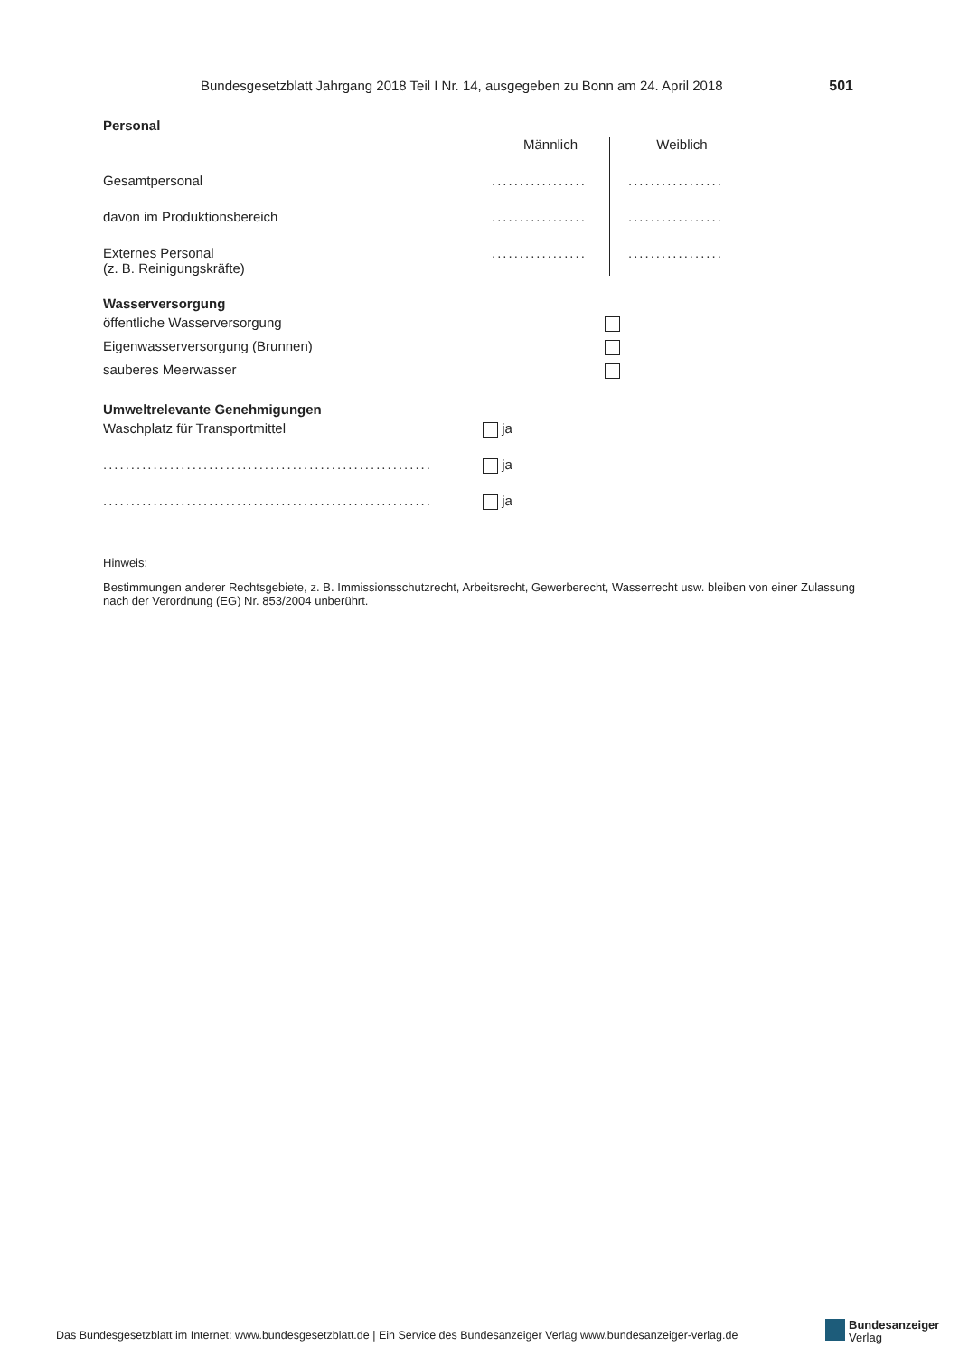Bundesgesetzblatt Jahrgang 2018 Teil I Nr. 14, ausgegeben zu Bonn am 24. April 2018 501
Personal
| | Männlich | Weiblich |
| Gesamtpersonal | ................. | ................. |
| davon im Produktionsbereich | ................. | ................. |
| Externes Personal (z. B. Reinigungskräfte) | ................. | ................. |
Wasserversorgung
| öffentliche Wasserversorgung | |
| Eigenwasserversorgung (Brunnen) | |
| sauberes Meerwasser | |
Umweltrelevante Genehmigungen
| Waschplatz für Transportmittel | ja |
| ........................................................... | ja |
| ........................................................... | ja |
Hinweis:
Bestimmungen anderer Rechtsgebiete, z. B. Immissionsschutzrecht, Arbeitsrecht, Gewerberecht, Wasserrecht usw. bleiben von einer Zulassung nach der Verordnung (EG) Nr. 853/2004 unberührt.
Das Bundesgesetzblatt im Internet: www.bundesgesetzblatt.de | Ein Service des Bundesanzeiger Verlag www.bundesanzeiger-verlag.de
Bundesanzeiger
Verlag